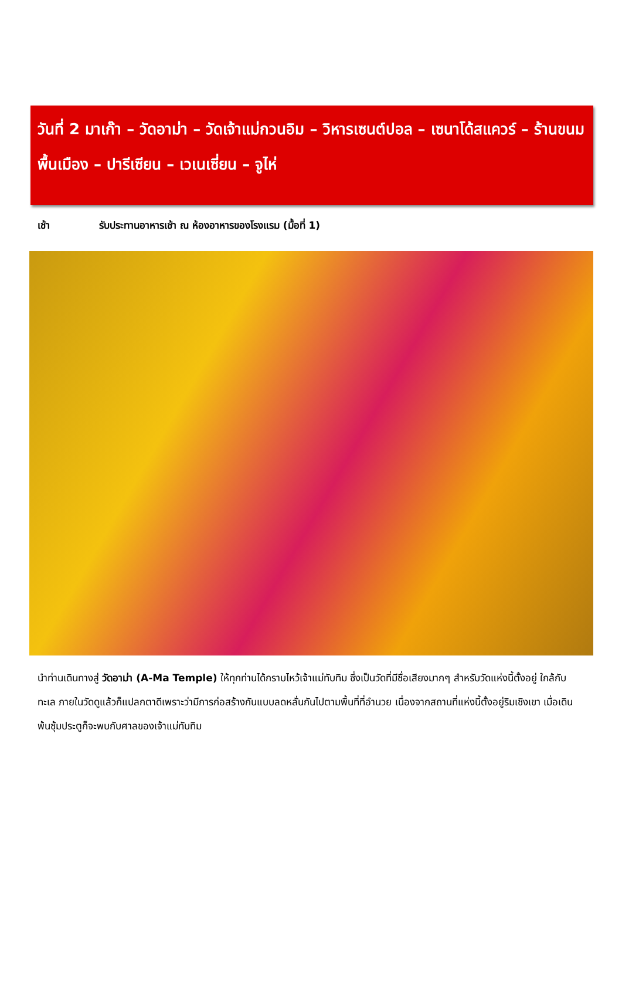วันที่ 2 มาเก๊า – วัดอาม่า – วัดเจ้าแม่กวนอิม – วิหารเซนต์ปอล – เซนาโด้สแควร์ – ร้านขนมพื้นเมือง – ปารีเซียน – เวเนเซี่ยน – จูไห่
เช้า รับประทานอาหารเช้า ณ ห้องอาหารของโรงแรม (มื้อที่ 1)
นำท่านเดินทางสู่ วัดอาม่า (A-Ma Temple) ให้ทุกท่านได้กราบไหว้เจ้าแม่ทับทิม ซึ่งเป็นวัดที่มีชื่อเสียงมากๆ สำหรับวัดแห่งนี้ตั้งอยู่ ใกล้กับทะเล ภายในวัดดูแล้วก็แปลกตาดีเพราะว่ามีการก่อสร้างกันแบบลดหลั่นกันไปตามพื้นที่ที่อำนวย เนื่องจากสถานที่แห่งนี้ตั้งอยู่ริมเชิงเขา เมื่อเดินพ้นซุ้มประตูก็จะพบกับศาลของเจ้าแม่ทับทิม